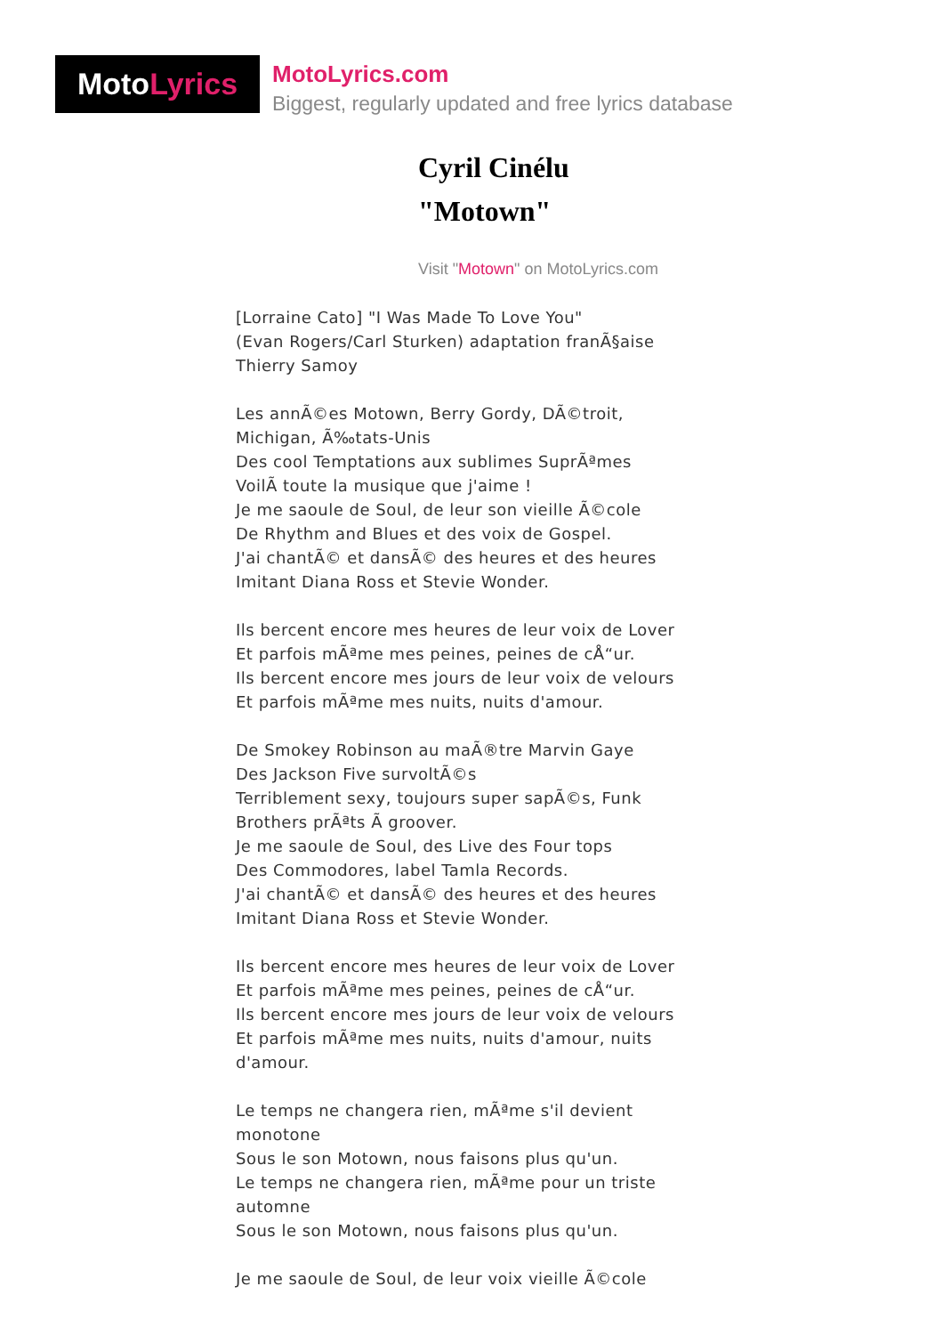Moto Lyrics
MotoLyrics.com
Biggest, regularly updated and free lyrics database
Cyril Cinélu
"Motown"
Visit "Motown" on MotoLyrics.com
[Lorraine Cato] "I Was Made To Love You"
(Evan Rogers/Carl Sturken) adaptation franÃ§aise Thierry Samoy
Les annÃ©es Motown, Berry Gordy, DÃ©troit, Michigan, Ã‰tats-Unis
Des cool Temptations aux sublimes SuprÃªmes
VoilÃ toute la musique que j'aime !
Je me saoule de Soul, de leur son vieille Ã©cole
De Rhythm and Blues et des voix de Gospel.
J'ai chantÃ© et dansÃ© des heures et des heures
Imitant Diana Ross et Stevie Wonder.
Ils bercent encore mes heures de leur voix de Lover
Et parfois mÃªme mes peines, peines de cÅ“ur.
Ils bercent encore mes jours de leur voix de velours
Et parfois mÃªme mes nuits, nuits d'amour.
De Smokey Robinson au maÃ®tre Marvin Gaye
Des Jackson Five survoltÃ©s
Terriblement sexy, toujours super sapÃ©s, Funk Brothers prÃªts Ã groover.
Je me saoule de Soul, des Live des Four tops
Des Commodores, label Tamla Records.
J'ai chantÃ© et dansÃ© des heures et des heures
Imitant Diana Ross et Stevie Wonder.
Ils bercent encore mes heures de leur voix de Lover
Et parfois mÃªme mes peines, peines de cÅ“ur.
Ils bercent encore mes jours de leur voix de velours
Et parfois mÃªme mes nuits, nuits d'amour, nuits d'amour.
Le temps ne changera rien, mÃªme s'il devient monotone
Sous le son Motown, nous faisons plus qu'un.
Le temps ne changera rien, mÃªme pour un triste automne
Sous le son Motown, nous faisons plus qu'un.
Je me saoule de Soul, de leur voix vieille Ã©cole